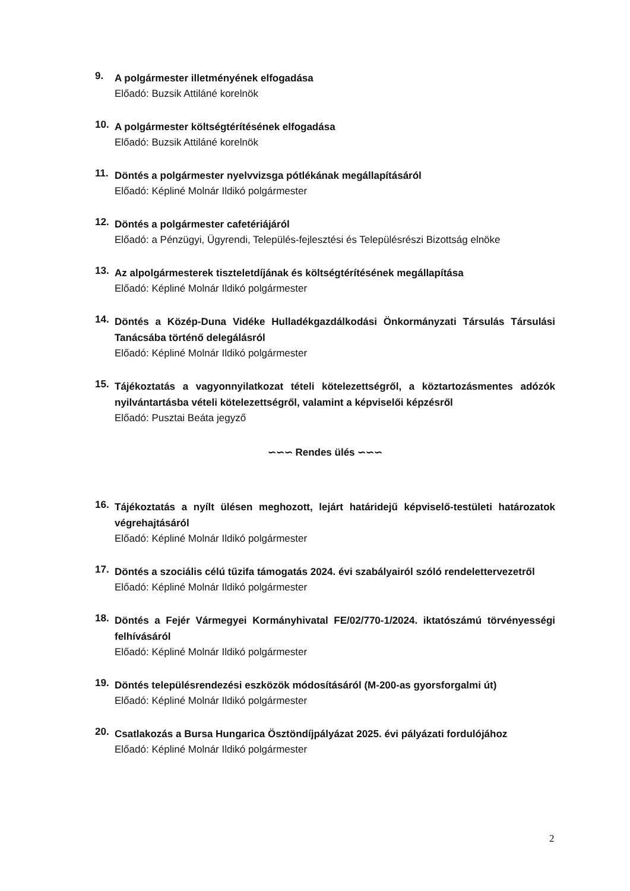9.
A polgármester illetményének elfogadása
Előadó: Buzsik Attiláné korelnök
10.
A polgármester költségtérítésének elfogadása
Előadó: Buzsik Attiláné korelnök
11.
Döntés a polgármester nyelvvizsga pótlékának megállapításáról
Előadó: Képliné Molnár Ildikó polgármester
12.
Döntés a polgármester cafetériájáról
Előadó: a Pénzügyi, Ügyrendi, Település-fejlesztési és Településrészi Bizottság elnöke
13.
Az alpolgármesterek tiszteletdíjának és költségtérítésének megállapítása
Előadó: Képliné Molnár Ildikó polgármester
14.
Döntés a Közép-Duna Vidéke Hulladékgazdálkodási Önkormányzati Társulás Társulási Tanácsába történő delegálásról
Előadó: Képliné Molnár Ildikó polgármester
15.
Tájékoztatás a vagyonnyilatkozat tételi kötelezettségről, a köztartozásmentes adózók nyilvántartásba vételi kötelezettségről, valamint a képviselői képzésről
Előadó: Pusztai Beáta jegyző
∽∽∽ Rendes ülés ∽∽∽
16.
Tájékoztatás a nyílt ülésen meghozott, lejárt határidejű képviselő-testületi határozatok végrehajtásáról
Előadó: Képliné Molnár Ildikó polgármester
17.
Döntés a szociális célú tűzifa támogatás 2024. évi szabályairól szóló rendelettervezetről
Előadó: Képliné Molnár Ildikó polgármester
18.
Döntés a Fejér Vármegyei Kormányhivatal FE/02/770-1/2024. iktatószámú törvényességi felhívásáról
Előadó: Képliné Molnár Ildikó polgármester
19.
Döntés településrendezési eszközök módosításáról (M-200-as gyorsforgalmi út)
Előadó: Képliné Molnár Ildikó polgármester
20.
Csatlakozás a Bursa Hungarica Ösztöndíjpályázat 2025. évi pályázati fordulójához
Előadó: Képliné Molnár Ildikó polgármester
2